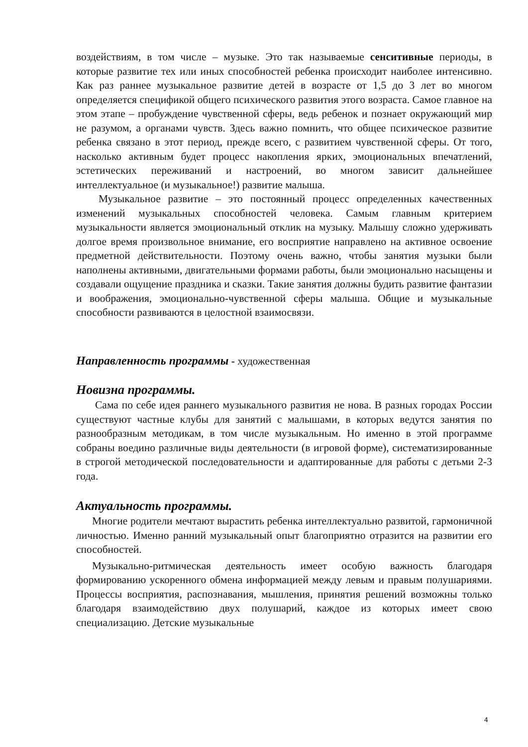воздействиям, в том числе – музыке. Это так называемые сенситивные периоды, в которые развитие тех или иных способностей ребенка происходит наиболее интенсивно. Как раз раннее музыкальное развитие детей в возрасте от 1,5 до 3 лет во многом определяется спецификой общего психического развития этого возраста. Самое главное на этом этапе – пробуждение чувственной сферы, ведь ребенок и познает окружающий мир не разумом, а органами чувств. Здесь важно помнить, что общее психическое развитие ребенка связано в этот период, прежде всего, с развитием чувственной сферы. От того, насколько активным будет процесс накопления ярких, эмоциональных впечатлений, эстетических переживаний и настроений, во многом зависит дальнейшее интеллектуальное (и музыкальное!) развитие малыша.
Музыкальное развитие – это постоянный процесс определенных качественных изменений музыкальных способностей человека. Самым главным критерием музыкальности является эмоциональный отклик на музыку. Малышу сложно удерживать долгое время произвольное внимание, его восприятие направлено на активное освоение предметной действительности. Поэтому очень важно, чтобы занятия музыки были наполнены активными, двигательными формами работы, были эмоционально насыщены и создавали ощущение праздника и сказки. Такие занятия должны будить развитие фантазии и воображения, эмоционально-чувственной сферы малыша. Общие и музыкальные способности развиваются в целостной взаимосвязи.
Направленность программы - художественная
Новизна программы.
Сама по себе идея раннего музыкального развития не нова. В разных городах России существуют частные клубы для занятий с малышами, в которых ведутся занятия по разнообразным методикам, в том числе музыкальным. Но именно в этой программе собраны воедино различные виды деятельности (в игровой форме), систематизированные в строгой методической последовательности и адаптированные для работы с детьми 2-3 года.
Актуальность программы.
Многие родители мечтают вырастить ребенка интеллектуально развитой, гармоничной личностью. Именно ранний музыкальный опыт благоприятно отразится на развитии его способностей.
Музыкально-ритмическая деятельность имеет особую важность благодаря формированию ускоренного обмена информацией между левым и правым полушариями. Процессы восприятия, распознавания, мышления, принятия решений возможны только благодаря взаимодействию двух полушарий, каждое из которых имеет свою специализацию. Детские музыкальные
4